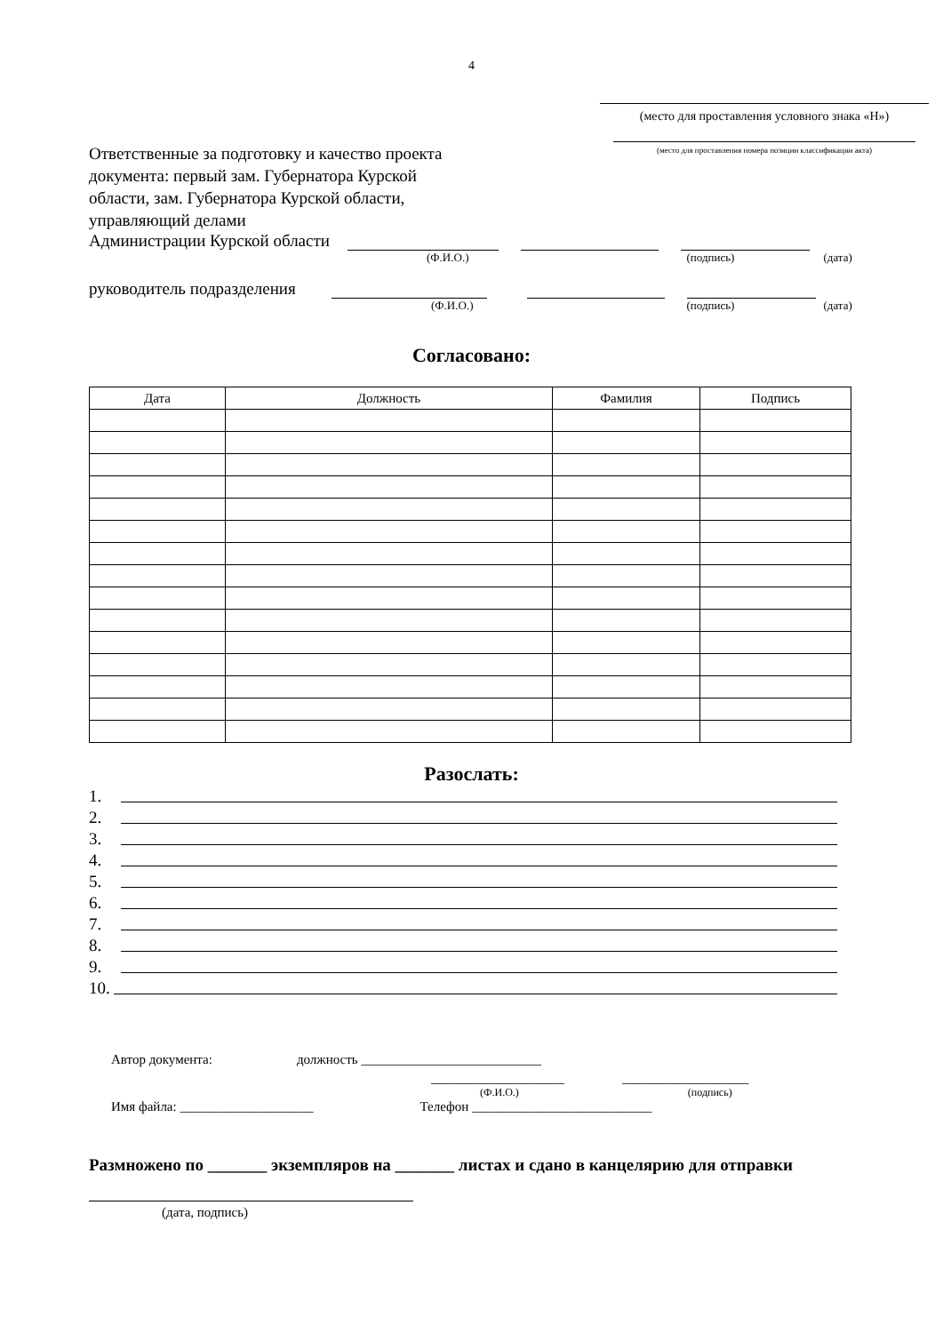4
(место для проставления условного знака «Н»)
(место для проставления номера позиции классификации акта)
Ответственные за подготовку и качество проекта документа: первый зам. Губернатора Курской области, зам. Губернатора Курской области, управляющий делами
Администрации Курской области
(Ф.И.О.) (подпись) (дата)
руководитель подразделения
(Ф.И.О.) (подпись) (дата)
Согласовано:
| Дата | Должность | Фамилия | Подпись |
| --- | --- | --- | --- |
Разослать:
1.
2.
3.
4.
5.
6.
7.
8.
9.
10.
Автор документа: должность ___________________________
____________________ ___________________
(Ф.И.О.) (подпись)
Имя файла: ____________________ Телефон ___________________________
Размножено по _______ экземпляров на _______ листах и сдано в канцелярию для отправки
(дата, подпись)